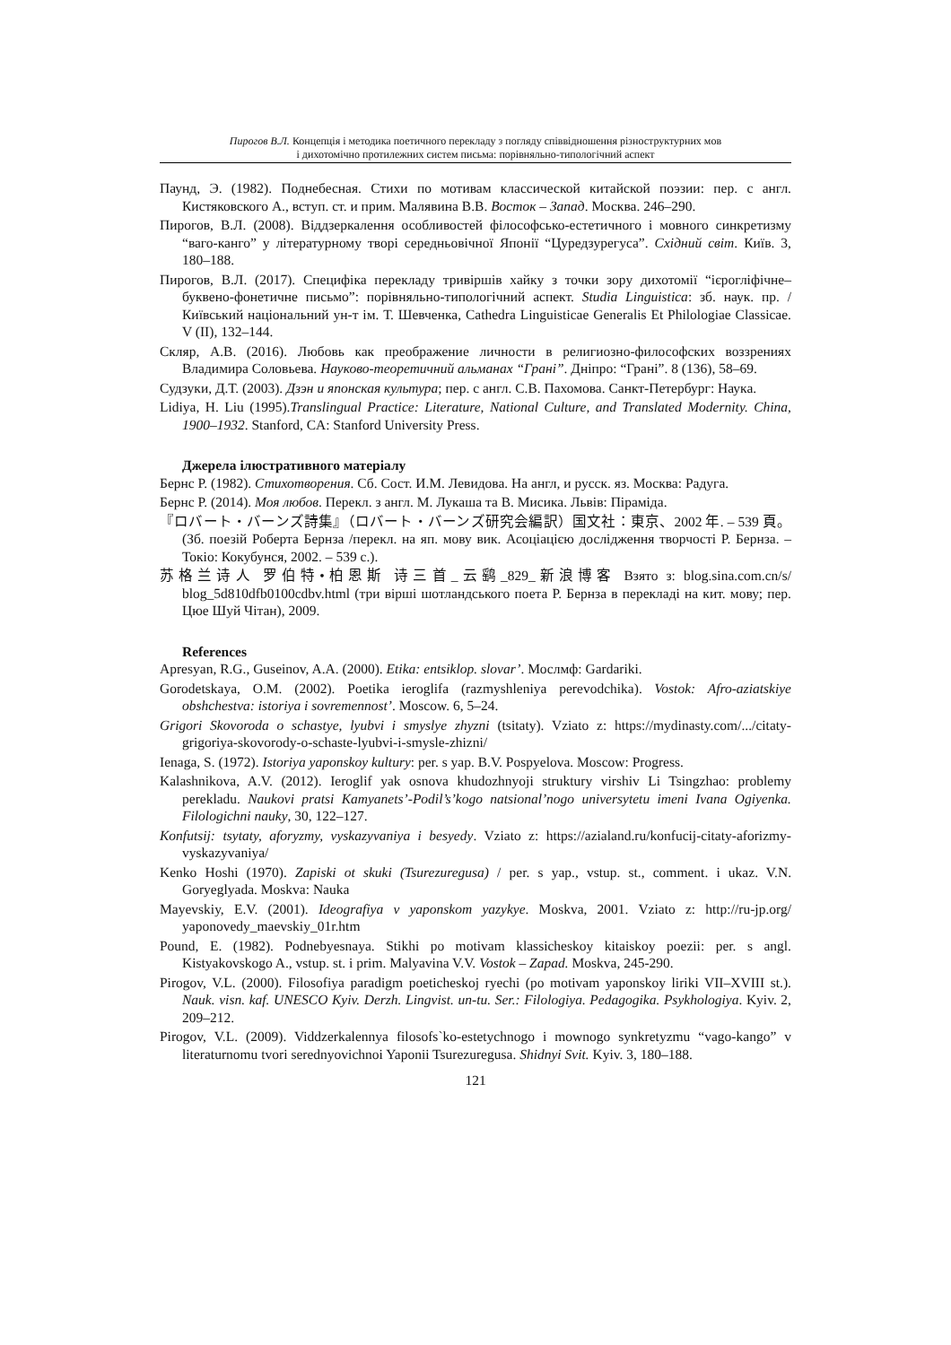Пирогов В.Л. Концепція і методика поетичного перекладу з погляду співвідношення різноструктурних мов
і дихотомічно протилежних систем письма: порівняльно-типологічний аспект
Паунд, Э. (1982). Поднебесная. Стихи по мотивам классической китайской поэзии: пер. с англ. Кистяковского А., вступ. ст. и прим. Малявина В.В. Восток – Запад. Москва. 246–290.
Пирогов, В.Л. (2008). Віддзеркалення особливостей філософсько-естетичного і мовного синкретизму “ваго-канго” у літературному творі середньовічної Японії “Цуредзурегуса”. Східний світ. Київ. 3, 180–188.
Пирогов, В.Л. (2017). Специфіка перекладу тривіршів хайку з точки зору дихотомії “ієрогліфічне–буквено-фонетичне письмо”: порівняльно-типологічний аспект. Studia Linguistica: зб. наук. пр. / Київський національний ун-т ім. Т. Шевченка, Cathedra Linguisticae Generalis Et Philologiae Classicae. V (II), 132–144.
Скляр, А.В. (2016). Любовь как преображение личности в религиозно-философских воззрениях Владимира Соловьева. Науково-теоретичний альманах “Грані”. Дніпро: “Грані”. 8 (136), 58–69.
Судзуки, Д.Т. (2003). Дзэн и японская культура; пер. с англ. С.В. Пахомова. Санкт-Петербург: Наука.
Lidiya, H. Liu (1995).Translingual Practice: Literature, National Culture, and Translated Modernity. China, 1900–1932. Stanford, CA: Stanford University Press.
Джерела ілюстративного матеріалу
Бернс Р. (1982). Стихотворения. Сб. Сост. И.М. Левидова. На англ, и русск. яз. Москва: Радуга.
Бернс Р. (2014). Моя любов. Перекл. з англ. М. Лукаша та В. Мисика. Львів: Піраміда.
『ロバート・バーンズ詩集』（ロバート・バーンズ研究会編訳）国文社：東京、2002 年. – 539 頁。(Зб. поезій Роберта Бернза /перекл. на яп. мову вик. Асоціацією дослідження творчості Р. Бернза. – Токіо: Кокубунся, 2002. – 539 с.).
苏格兰诗人 罗伯特•柏恩斯 诗三首_云鹞_829_新浪博客 Взято з: blog.sina.com.cn/s/ blog_5d810dfb0100cdbv.html (три вірші шотландського поета Р. Бернза в перекладі на кит. мову; пер. Цюе Шуй Чітан), 2009.
References
Apresyan, R.G., Guseinov, A.A. (2000). Etika: entsiklop. slovar’. Мослмф: Gardariki.
Gorodetskaya, O.M. (2002). Poetika ieroglifa (razmyshleniya perevodchika). Vostok: Afro-aziatskiye obshchestva: istoriya i sovremennost’. Moscow. 6, 5–24.
Grigori Skovoroda o schastye, lyubvi i smyslye zhyzni (tsitaty). Vziato z: https://mydinasty.com/.../citaty-grigoriya-skovorody-o-schaste-lyubvi-i-smysle-zhizni/
Ienaga, S. (1972). Istoriya yaponskoy kultury: per. s yap. B.V. Pospyelova. Moscow: Progress.
Kalashnikova, A.V. (2012). Ieroglif yak osnova khudozhnyoji struktury virshiv Li Tsingzhao: problemy perekladu. Naukovi pratsi Kamyanets’-Podil’s’kogo natsional’nogo universytetu imeni Ivana Ogiyenka. Filologichni nauky, 30, 122–127.
Konfutsij: tsytaty, aforyzmy, vyskazyvaniya i besyedy. Vziato z: https://azialand.ru/konfucij-citaty-aforizmy-vyskazyvaniya/
Kenko Hoshi (1970). Zapiski ot skuki (Tsurezuregusa) / per. s yap., vstup. st., comment. i ukaz. V.N. Goryeglyada. Moskva: Nauka
Mayevskiy, E.V. (2001). Ideografiya v yaponskom yazykye. Moskva, 2001. Vziato z: http://ru-jp.org/ yaponovedy_maevskiy_01r.htm
Pound, E. (1982). Podnebyesnaya. Stikhi po motivam klassicheskoy kitaiskoy poezii: per. s angl. Kistyakovskogo A., vstup. st. i prim. Malyavina V.V. Vostok – Zapad. Moskva, 245-290.
Pirogov, V.L. (2000). Filosofiya paradigm poeticheskoj ryechi (po motivam yaponskoy liriki VII–XVIII st.). Nauk. visn. kaf. UNESCO Kyiv. Derzh. Lingvist. un-tu. Ser.: Filologiya. Pedagogika. Psykhologiya. Kyiv. 2, 209–212.
Pirogov, V.L. (2009). Viddzerkalennya filosofs`ko-estetychnogo i mownogo synkretyzmu “vago-kango” v literaturnomu tvori serednyovichnoi Yaponii Tsurezuregusa. Shidnyi Svit. Kyiv. 3, 180–188.
121